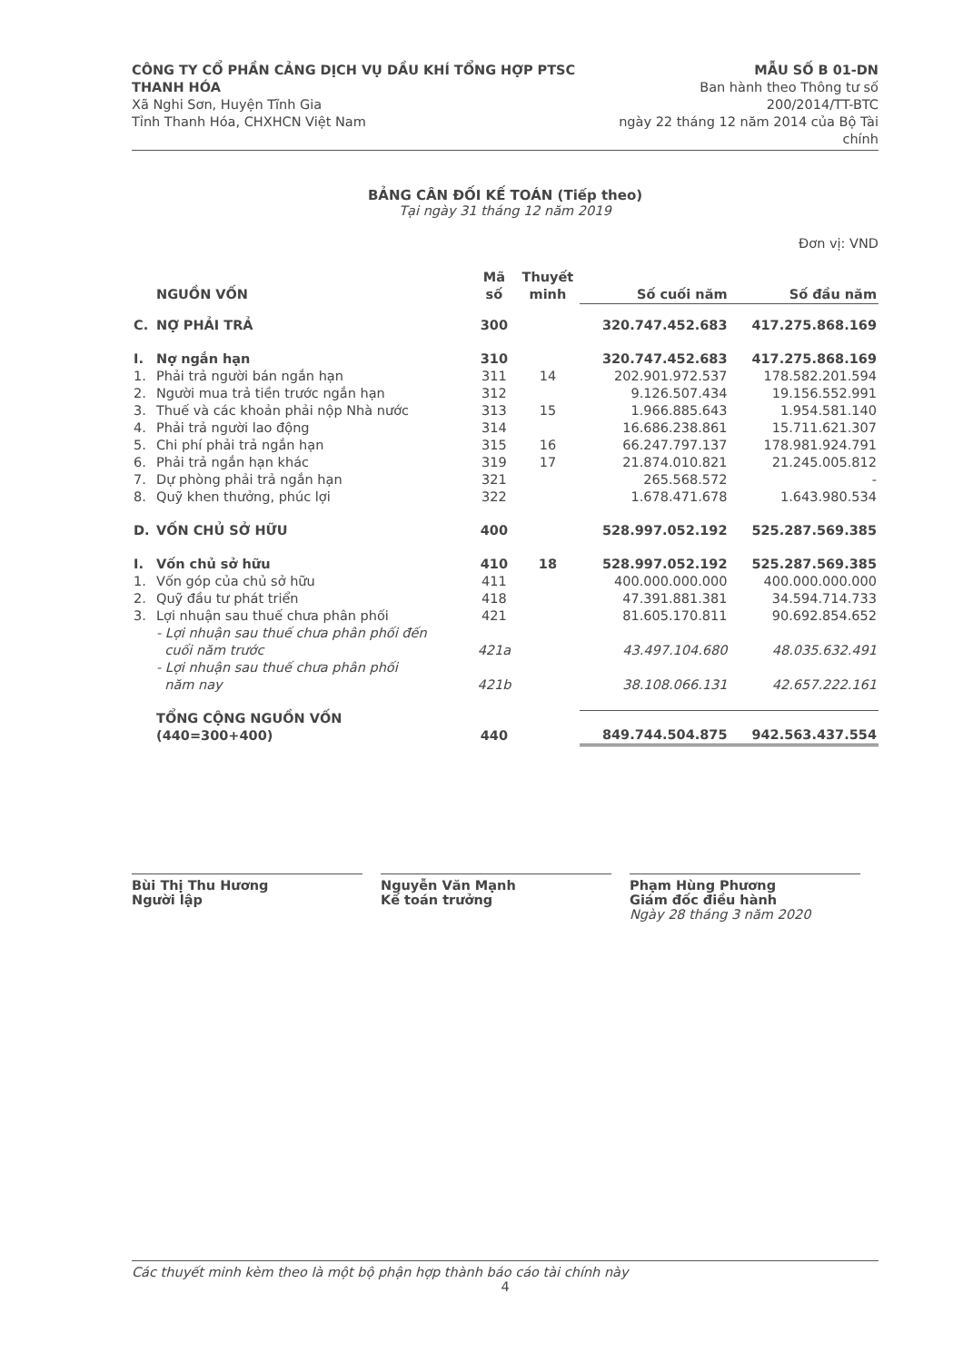CÔNG TY CỔ PHẦN CẢNG DỊCH VỤ DẦU KHÍ TỔNG HỢP PTSC THANH HÓA
Xã Nghi Sơn, Huyện Tĩnh Gia
Tỉnh Thanh Hóa, CHXHCN Việt Nam
MẪU SỐ B 01-DN
Ban hành theo Thông tư số 200/2014/TT-BTC
ngày 22 tháng 12 năm 2014 của Bộ Tài chính
BẢNG CÂN ĐỐI KẾ TOÁN (Tiếp theo)
Tại ngày 31 tháng 12 năm 2019
Đơn vị: VND
| | NGUỒN VỐN | Mã số | Thuyết minh | Số cuối năm | Số đầu năm |
| --- | --- | --- | --- | --- | --- |
| C. | NỢ PHẢI TRẢ | 300 | | 320.747.452.683 | 417.275.868.169 |
| I. | Nợ ngắn hạn | 310 | | 320.747.452.683 | 417.275.868.169 |
| 1. | Phải trả người bán ngắn hạn | 311 | 14 | 202.901.972.537 | 178.582.201.594 |
| 2. | Người mua trả tiền trước ngắn hạn | 312 | | 9.126.507.434 | 19.156.552.991 |
| 3. | Thuế và các khoản phải nộp Nhà nước | 313 | 15 | 1.966.885.643 | 1.954.581.140 |
| 4. | Phải trả người lao động | 314 | | 16.686.238.861 | 15.711.621.307 |
| 5. | Chi phí phải trả ngắn hạn | 315 | 16 | 66.247.797.137 | 178.981.924.791 |
| 6. | Phải trả ngắn hạn khác | 319 | 17 | 21.874.010.821 | 21.245.005.812 |
| 7. | Dự phòng phải trả ngắn hạn | 321 | | 265.568.572 | - |
| 8. | Quỹ khen thưởng, phúc lợi | 322 | | 1.678.471.678 | 1.643.980.534 |
| D. | VỐN CHỦ SỞ HỮU | 400 | | 528.997.052.192 | 525.287.569.385 |
| I. | Vốn chủ sở hữu | 410 | 18 | 528.997.052.192 | 525.287.569.385 |
| 1. | Vốn góp của chủ sở hữu | 411 | | 400.000.000.000 | 400.000.000.000 |
| 2. | Quỹ đầu tư phát triển | 418 | | 47.391.881.381 | 34.594.714.733 |
| 3. | Lợi nhuận sau thuế chưa phân phối | 421 | | 81.605.170.811 | 90.692.854.652 |
| | - Lợi nhuận sau thuế chưa phân phối đến cuối năm trước | 421a | | 43.497.104.680 | 48.035.632.491 |
| | - Lợi nhuận sau thuế chưa phân phối năm nay | 421b | | 38.108.066.131 | 42.657.222.161 |
| | TỔNG CỘNG NGUỒN VỐN (440=300+400) | 440 | | 849.744.504.875 | 942.563.437.554 |
Bùi Thị Thu Hương
Người lập
Nguyễn Văn Mạnh
Kế toán trưởng
Phạm Hùng Phương
Giám đốc điều hành
Ngày 28 tháng 3 năm 2020
Các thuyết minh kèm theo là một bộ phận hợp thành báo cáo tài chính này
4